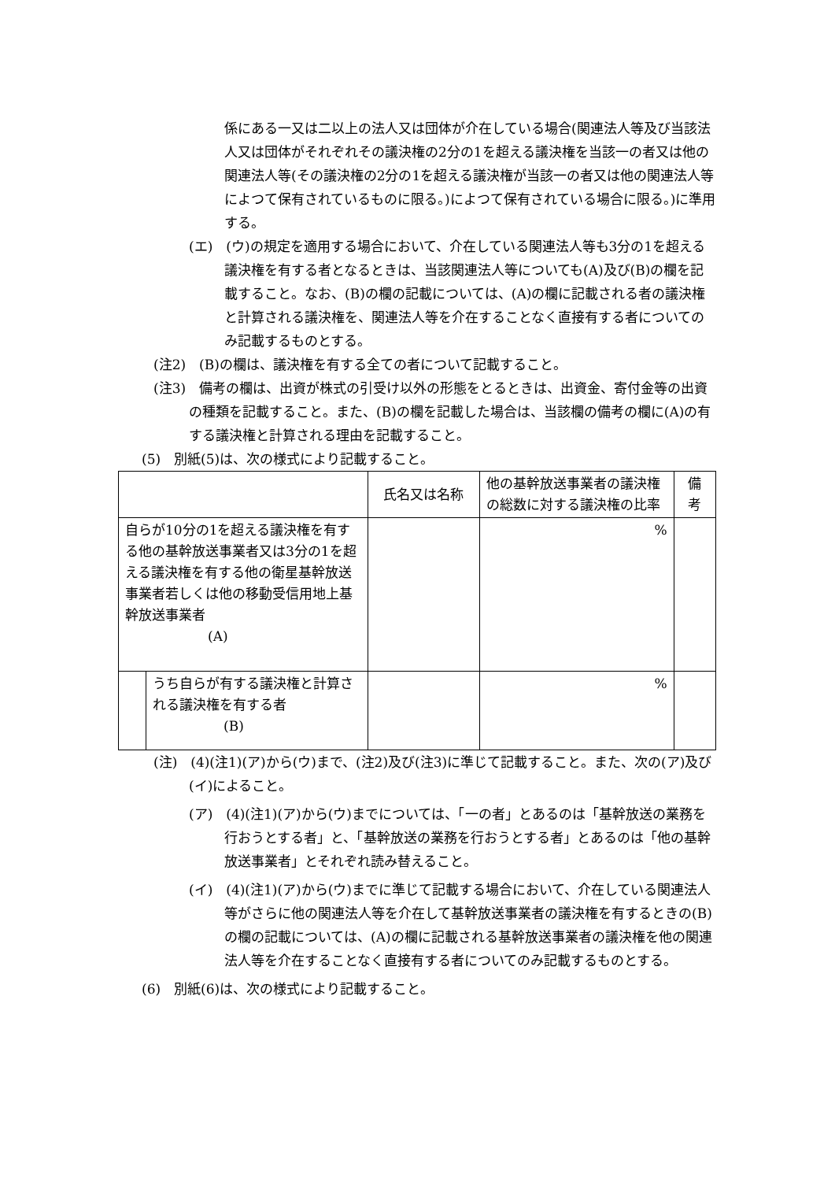係にある一又は二以上の法人又は団体が介在している場合(関連法人等及び当該法人又は団体がそれぞれその議決権の2分の1を超える議決権を当該一の者又は他の関連法人等(その議決権の2分の1を超える議決権が当該一の者又は他の関連法人等によつて保有されているものに限る。)によつて保有されている場合に限る。)に準用する。
(エ)　(ウ)の規定を適用する場合において、介在している関連法人等も3分の1を超える議決権を有する者となるときは、当該関連法人等についても(A)及び(B)の欄を記載すること。なお、(B)の欄の記載については、(A)の欄に記載される者の議決権と計算される議決権を、関連法人等を介在することなく直接有する者についてのみ記載するものとする。
(注2)　(B)の欄は、議決権を有する全ての者について記載すること。
(注3)　備考の欄は、出資が株式の引受け以外の形態をとるときは、出資金、寄付金等の出資の種類を記載すること。また、(B)の欄を記載した場合は、当該欄の備考の欄に(A)の有する議決権と計算される理由を記載すること。
(5)　別紙(5)は、次の様式により記載すること。
| | | 氏名又は名称 | 他の基幹放送事業者の議決権の総数に対する議決権の比率 | 備 考 |
| 自らが10分の1を超える議決権を有する他の基幹放送事業者又は3分の1を超える議決権を有する他の衛星基幹放送事業者若しくは他の移動受信用地上基幹放送事業者 (A) | | | % | |
| | うち自らが有する議決権と計算される議決権を有する者 (B) | | % | |
(注)　(4)(注1)(ア)から(ウ)まで、(注2)及び(注3)に準じて記載すること。また、次の(ア)及び(イ)によること。
(ア)　(4)(注1)(ア)から(ウ)までについては、「一の者」とあるのは「基幹放送の業務を行おうとする者」と、「基幹放送の業務を行おうとする者」とあるのは「他の基幹放送事業者」とそれぞれ読み替えること。
(イ)　(4)(注1)(ア)から(ウ)までに準じて記載する場合において、介在している関連法人等がさらに他の関連法人等を介在して基幹放送事業者の議決権を有するときの(B)の欄の記載については、(A)の欄に記載される基幹放送事業者の議決権を他の関連法人等を介在することなく直接有する者についてのみ記載するものとする。
(6)　別紙(6)は、次の様式により記載すること。